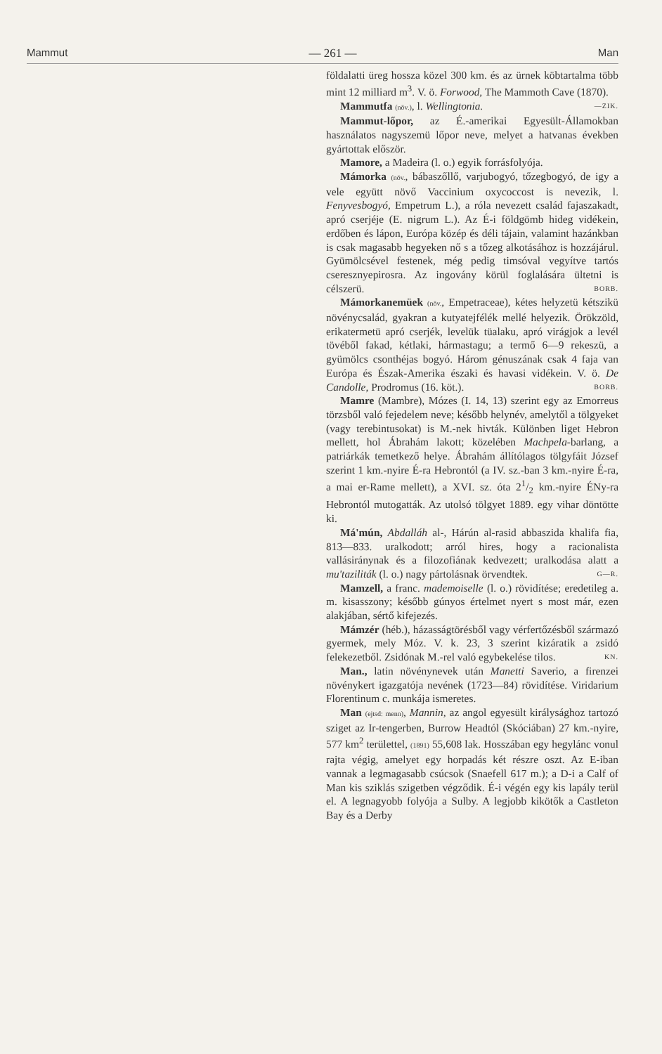Mammut — 261 — Man
földalatti üreg hossza közel 300 km. és az ürnek köbtartalma több mint 12 milliard m<sup>3</sup>. V. ö. Forwood, The Mammoth Cave (1870). —ZIK.
Mammutfa (növ.), l. Wellingtonia.
Mammut-lőpor, az É.-amerikai Egyesült-Államokban használatos nagyszemü lőpor neve, melyet a hatvanas években gyártottak először.
Mamore, a Madeira (l. o.) egyik forrásfolyója.
Mámorka (növ., bábaszőllő, varjubogyó, tőzegbogyó, de igy a vele együtt növő Vaccinium oxycoccost is nevezik, l. Fenyvesbogyó, Empetrum L.), a róla nevezett család fajaszakadt, apró cserjéje (E. nigrum L.). Az É-i földgömb hideg vidékein, erdőben és lápon, Európa közép és déli tájain, valamint hazánkban is csak magasabb hegyeken nő s a tőzeg alkotásához is hozzájárul. Gyümölcsével festenek, még pedig timsóval vegyítve tartós cseresznyepirosra. Az ingovány körül foglalására ültetni is célszerü. BORB.
Mámorkanemüek (növ., Empetraceae), kétes helyzetü kétszikü növénycsalád, gyakran a kutyatejfélék mellé helyezik. Örökzöld, erikatermetü apró cserjék, levelük tüalaku, apró virágjok a levél tövéből fakad, kétlaki, hármastagu; a termő 6—9 rekeszü, a gyümölcs csonthéjas bogyó. Három génuszának csak 4 faja van Európa és Észak-Amerika északi és havasi vidékein. V. ö. De Candolle, Prodromus (16. köt.). BORB.
Mamre (Mambre), Mózes (I. 14, 13) szerint egy az Emorreus törzsből való fejedelem neve; később helynév, amelytől a tölgyeket (vagy terebintusokat) is M.-nek hivták. Különben liget Hebron mellett, hol Ábrahám lakott; közelében Machpela-barlang, a patriárkák temetkező helye. Ábrahám állítólagos tölgyfáit József szerint 1 km.-nyire É-ra Hebrontól (a IV. sz.-ban 3 km.-nyire É-ra, a mai er-Rame mellett), a XVI. sz. óta 21/2 km.-nyire ÉNy-ra Hebrontól mutogatták. Az utolsó tölgyet 1889. egy vihar döntötte ki.
Má'mún, Abdalláh al-, Hárún al-rasid abbaszida khalifa fia, 813—833. uralkodott; arról hires, hogy a racionalista vallásiránynak és a filozofiának kedvezett; uralkodása alatt a mu'taziliták (l. o.) nagy pártolásnak örvendtek. G—R.
Mamzell, a franc. mademoiselle (l. o.) rövidítése; eredetileg a. m. kisasszony; később gúnyos értelmet nyert s most már, ezen alakjában, sértő kifejezés.
Mámzér (héb.), házasságtörésből vagy vérfertőzésből származó gyermek, mely Móz. V. k. 23, 3 szerint kizáratik a zsidó felekezetből. Zsidónak M.-rel való egybekelése tilos. KN.
Man., latin növénynevek után Manetti Saverio, a firenzei növénykert igazgatója nevének (1723—84) rövidítése. Viridarium Florentinum c. munkája ismeretes.
Man (ejtsd: menn), Mannin, az angol egyesült királysághoz tartozó sziget az Ir-tengerben, Burrow Headtól (Skóciában) 27 km.-nyire, 577 km<sup>2</sup> területtel, (1891) 55,608 lak. Hosszában egy hegylánc vonul rajta végig, amelyet egy horpadás két részre oszt. Az E-iban vannak a legmagasabb csúcsok (Snaefell 617 m.); a D-i a Calf of Man kis sziklás szigetben végződik. É-i végén egy kis lapály terül el. A legnagyobb folyója a Sulby. A legjobb kikötők a Castleton Bay és a Derby